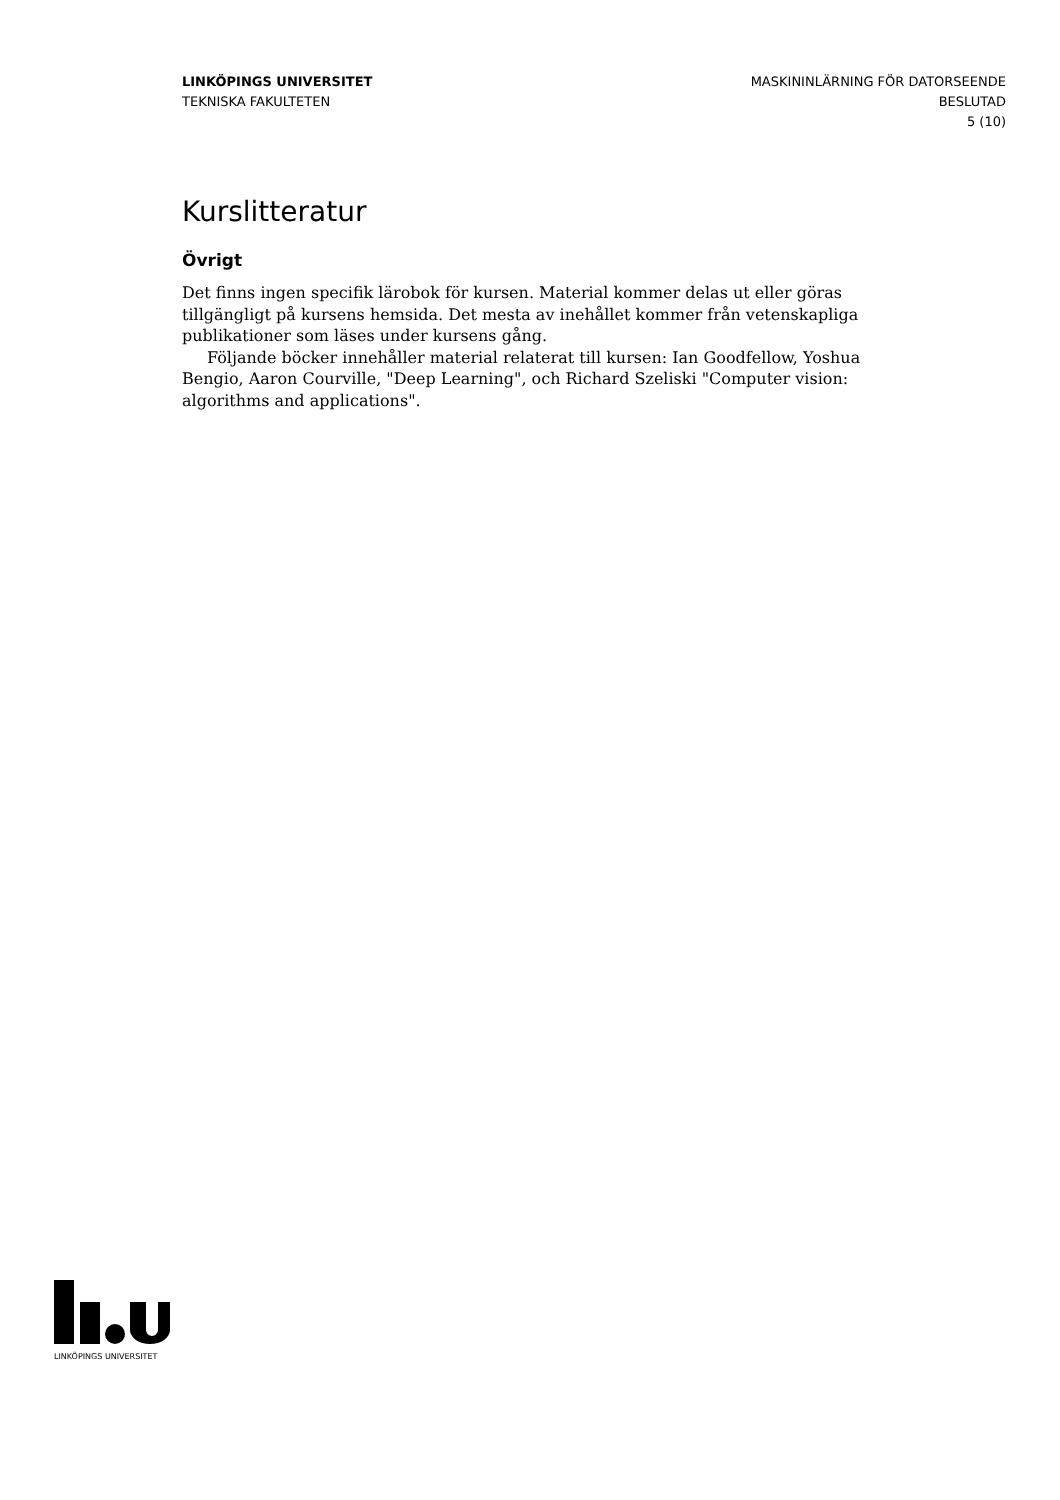LINKÖPINGS UNIVERSITET
TEKNISKA FAKULTETEN
MASKININLÄRNING FÖR DATORSEENDE
BESLUTAD
5 (10)
Kurslitteratur
Övrigt
Det finns ingen specifik lärobok för kursen. Material kommer delas ut eller göras tillgängligt på kursens hemsida. Det mesta av inehållet kommer från vetenskapliga publikationer som läses under kursens gång.
Följande böcker innehåller material relaterat till kursen: Ian Goodfellow, Yoshua Bengio, Aaron Courville, "Deep Learning", och Richard Szeliski "Computer vision: algorithms and applications".
LINKÖPINGS UNIVERSITET